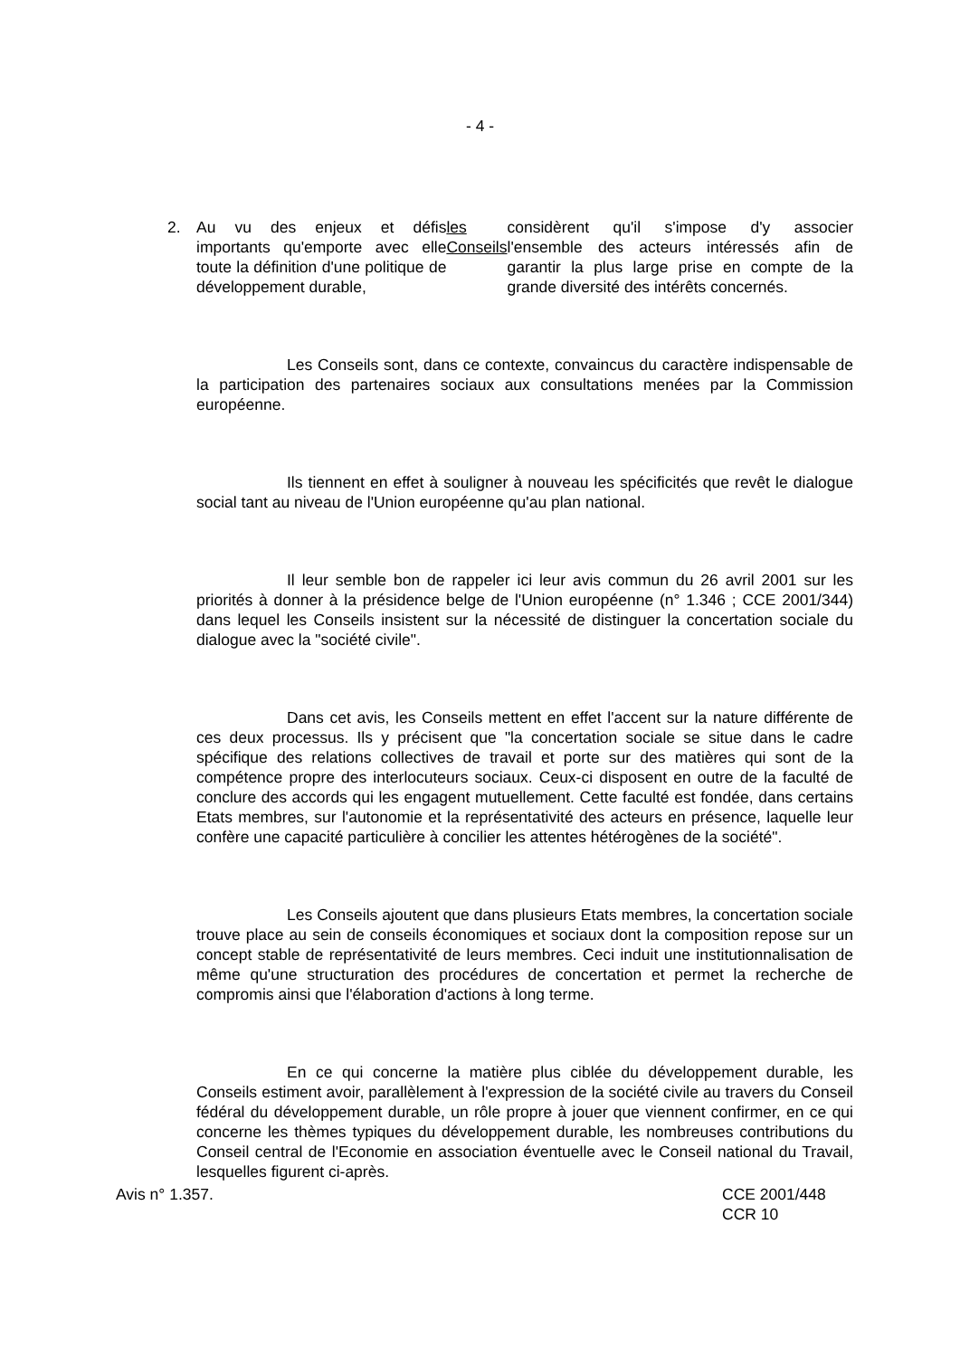- 4 -
2. Au vu des enjeux et défis importants qu'emporte avec elle toute la définition d'une politique de développement durable, les Conseils considèrent qu'il s'impose d'y associer l'ensemble des acteurs intéressés afin de garantir la plus large prise en compte de la grande diversité des intérêts concernés.
Les Conseils sont, dans ce contexte, convaincus du caractère indispensable de la participation des partenaires sociaux aux consultations menées par la Commission européenne.
Ils tiennent en effet à souligner à nouveau les spécificités que revêt le dialogue social tant au niveau de l'Union européenne qu'au plan national.
Il leur semble bon de rappeler ici leur avis commun du 26 avril 2001 sur les priorités à donner à la présidence belge de l'Union européenne (n° 1.346 ; CCE 2001/344) dans lequel les Conseils insistent sur la nécessité de distinguer la concertation sociale du dialogue avec la "société civile".
Dans cet avis, les Conseils mettent en effet l'accent sur la nature différente de ces deux processus. Ils y précisent que "la concertation sociale se situe dans le cadre spécifique des relations collectives de travail et porte sur des matières qui sont de la compétence propre des interlocuteurs sociaux. Ceux-ci disposent en outre de la faculté de conclure des accords qui les engagent mutuellement. Cette faculté est fondée, dans certains Etats membres, sur l'autonomie et la représentativité des acteurs en présence, laquelle leur confère une capacité particulière à concilier les attentes hétérogènes de la société".
Les Conseils ajoutent que dans plusieurs Etats membres, la concertation sociale trouve place au sein de conseils économiques et sociaux dont la composition repose sur un concept stable de représentativité de leurs membres. Ceci induit une institutionnalisation de même qu'une structuration des procédures de concertation et permet la recherche de compromis ainsi que l'élaboration d'actions à long terme.
En ce qui concerne la matière plus ciblée du développement durable, les Conseils estiment avoir, parallèlement à l'expression de la société civile au travers du Conseil fédéral du développement durable, un rôle propre à jouer que viennent confirmer, en ce qui concerne les thèmes typiques du développement durable, les nombreuses contributions du Conseil central de l'Economie en association éventuelle avec le Conseil national du Travail, lesquelles figurent ci-après.
Avis n° 1.357. CCE 2001/448
CCR 10